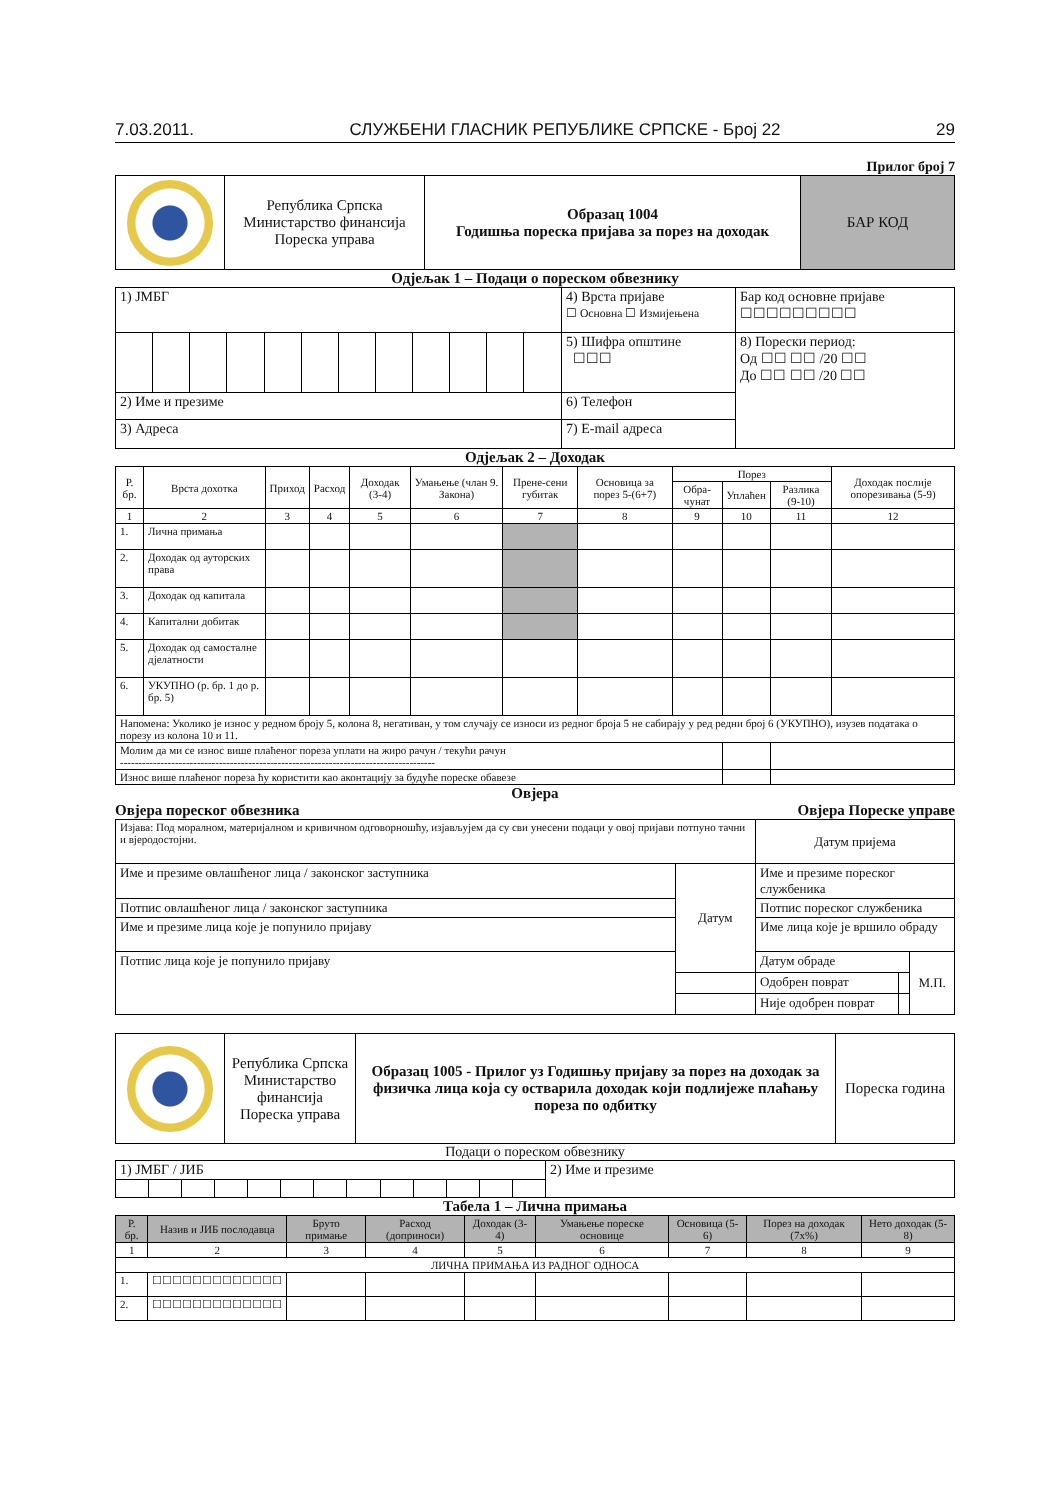7.03.2011. СЛУЖБЕНИ ГЛАСНИК РЕПУБЛИКЕ СРПСКЕ - Број 22 29
Прилог број 7
| | Република Српска Министарство финансија Пореска управа | Образац 1004 Годишња пореска пријава за порез на доходак | БАР КОД |
Одјељак 1 – Подаци о пореском обвезнику
| 1) ЈМБГ | | | | | | | | | | | | 4) Врста пријаве ☐ Основна ☐ Измијењена | Бар код основне пријаве ☐☐☐☐☐☐☐☐☐ |
| | | | | | | | | | | | | 5) Шифра општине ☐☐☐ | 8) Порески период: Од ☐☐ ☐☐ /20 ☐☐ До ☐☐ ☐☐ /20 ☐☐ |
| 2) Име и презиме | | | | | | | | | | | | 6) Телефон | |
| 3) Адреса | | | | | | | | | | | | 7) E-mail адреса | |
Одјељак 2 – Доходак
| Р. бр. | Врста дохотка | Приход | Расход | Доходак (3-4) | Умањење (члан 9. Закона) | Прене-сени губитак | Основица за порез 5-(6+7) | Порез | | | Доходак послије опорезивања (5-9) |
| --- | --- | --- | --- | --- | --- | --- | --- | --- | --- | --- | --- |
| | | | | | | | | Обра-чунат | Уплаћен | Разлика (9-10) | |
| 1 | 2 | 3 | 4 | 5 | 6 | 7 | 8 | 9 | 10 | 11 | 12 |
| 1. | Лична примања | | | | | | | | | | |
| 2. | Доходак од ауторских права | | | | | | | | | | |
| 3. | Доходак од капитала | | | | | | | | | | |
| 4. | Капитални добитак | | | | | | | | | | |
| 5. | Доходак од самосталне дјелатности | | | | | | | | | | |
| 6. | УКУПНО (р. бр. 1 до р. бр. 5) | | | | | | | | | | |
| Напомена: Уколико је износ у редном броју 5, колона 8, негативан, у том случају се износи из редног броја 5 не сабирају у ред редни број 6 (УКУПНО), изузев података о порезу из колона 10 и 11. | | | | | | | | | | | |
| Молим да ми се износ више плаћеног пореза уплати на жиро рачун / текући рачун -------------------------------------------------------------------------------------- | | | | | | | | | | | |
| Износ више плаћеног пореза ћу користити као аконтацију за будуће пореске обавезе | | | | | | | | | | | |
Овјера
Овјера пореског обвезника Овјера Пореске управе
| Изјава: Под моралном, материјалном и кривичном одговорношћу, изјављујем да су сви унесени подаци у овој пријави потпуно тачни и вјеродостојни. | | Датум пријема | | |
| Име и презиме овлашћеног лица / законског заступника | Датум | Име и презиме пореског службеника | | |
| Потпис овлашћеног лица / законског заступника | | Потпис пореског службеника | | |
| Име и презиме лица које је попунило пријаву | | Име лица које је вршило обраду | | |
| Потпис лица које је попунило пријаву | | Датум обраде | | М.П. |
| | | Одобрен поврат | | |
| | | Није одобрен поврат | | |
| | Република Српска Министарство финансија Пореска управа | Образац 1005 - Прилог уз Годишњу пријаву за порез на доходак за физичка лица која су остварила доходак који подлијеже плаћању пореза по одбитку | Пореска година |
Подаци о пореском обвезнику
| 1) ЈМБГ / ЈИБ | | | | | | | | | | | | | 2) Име и презиме |
Табела 1 – Лична примања
| Р. бр. | Назив и ЈИБ послодавца | Бруто примање | Расход (доприноси) | Доходак (3-4) | Умањење пореске основице | Основица (5-6) | Порез на доходак (7x%) | Нето доходак (5-8) |
| --- | --- | --- | --- | --- | --- | --- | --- | --- |
| 1 | 2 | 3 | 4 | 5 | 6 | 7 | 8 | 9 |
| ЛИЧНА ПРИМАЊА ИЗ РАДНОГ ОДНОСА | | | | | | | | |
| 1. | ☐☐☐☐☐☐☐☐☐☐☐☐☐ | | | | | | | |
| 2. | ☐☐☐☐☐☐☐☐☐☐☐☐☐ | | | | | | | |